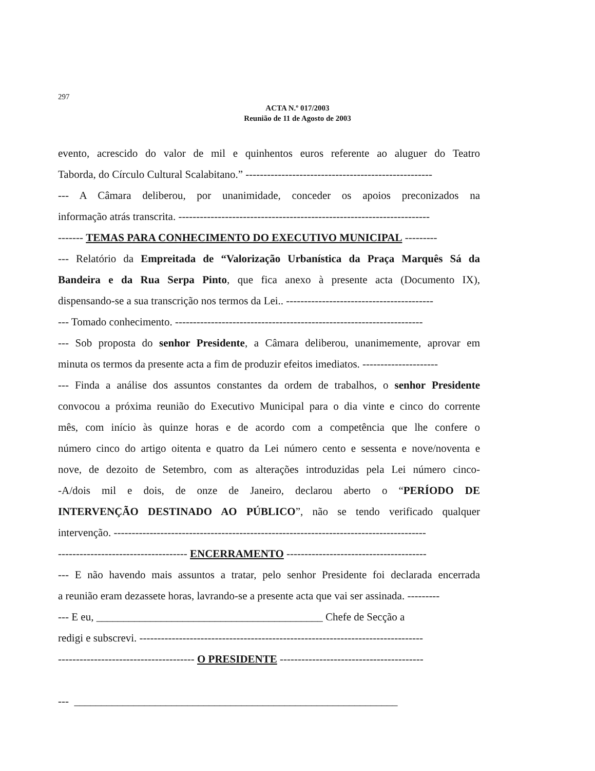297
ACTA N.º 017/2003
Reunião de 11 de Agosto de 2003
evento, acrescido do valor de mil e quinhentos euros referente ao aluguer do Teatro
Taborda, do Círculo Cultural Scalabitano.” ----------------------------------------------------
--- A Câmara deliberou, por unanimidade, conceder os apoios preconizados na
informação atrás transcrita. ----------------------------------------------------------------------
------- TEMAS PARA CONHECIMENTO DO EXECUTIVO MUNICIPAL ---------
--- Relatório da Empreitada de “Valorização Urbanística da Praça Marquês Sá da
Bandeira e da Rua Serpa Pinto, que fica anexo à presente acta (Documento IX),
dispensando-se a sua transcrição nos termos da Lei.. -----------------------------------------
--- Tomado conhecimento. ---------------------------------------------------------------------
--- Sob proposta do senhor Presidente, a Câmara deliberou, unanimemente, aprovar em
minuta os termos da presente acta a fim de produzir efeitos imediatos. ---------------------
--- Finda a análise dos assuntos constantes da ordem de trabalhos, o senhor Presidente
convocou a próxima reunião do Executivo Municipal para o dia vinte e cinco do corrente
mês, com início às quinze horas e de acordo com a competência que lhe confere o
número cinco do artigo oitenta e quatro da Lei número cento e sessenta e nove/noventa e
nove, de dezoito de Setembro, com as alterações introduzidas pela Lei número cinco-
-A/dois mil e dois, de onze de Janeiro, declarou aberto o “PERÍODO DE
INTERVENÇÃO DESTINADO AO PÚBLICO”, não se tendo verificado qualquer
intervenção. ---------------------------------------------------------------------------------------
------------------------------------ ENCERRAMENTO ---------------------------------------
--- E não havendo mais assuntos a tratar, pelo senhor Presidente foi declarada encerrada
a reunião eram dezassete horas, lavrando-se a presente acta que vai ser assinada. ---------
--- E eu, __________________________________________ Chefe de Secção a
redigi e subscrevi. -------------------------------------------------------------------------------
-------------------------------------- O PRESIDENTE ----------------------------------------
--- ____________________________________________________________